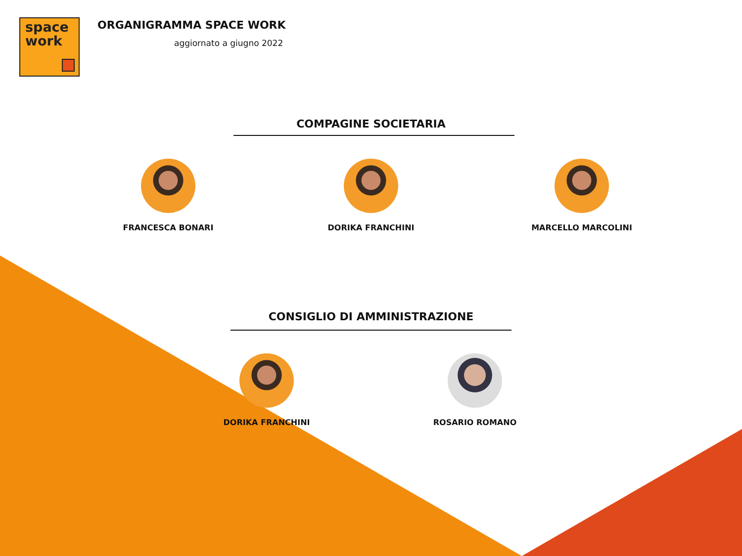space
work
ORGANIGRAMMA SPACE WORK
aggiornato a giugno 2022
COMPAGINE SOCIETARIA
FRANCESCA BONARI DORIKA FRANCHINI MARCELLO MARCOLINI
CONSIGLIO DI AMMINISTRAZIONE
DORIKA FRANCHINI ROSARIO ROMANO